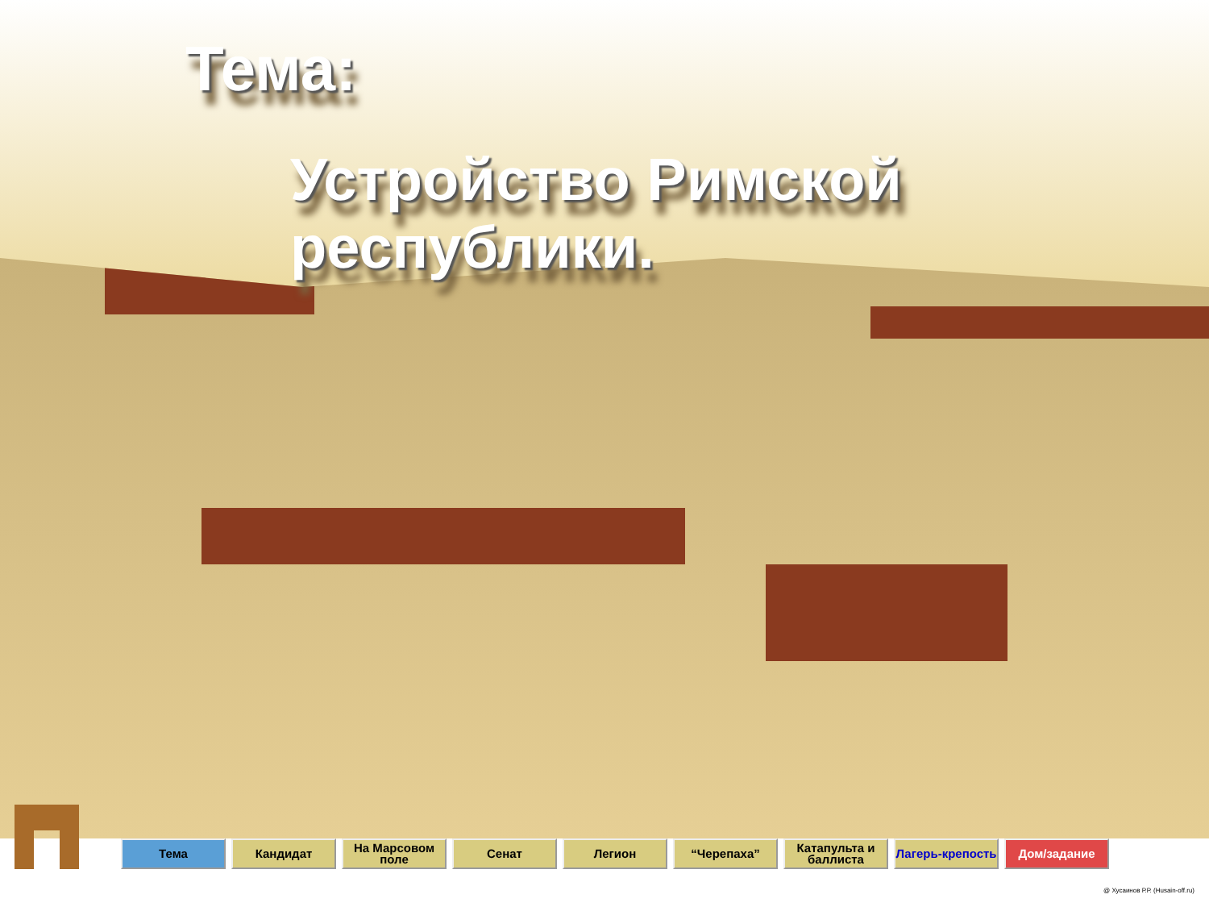Тема:
Устройство Римской
республики.
Тема Кандидат На Марсовом поле
Сенат Легион “Черепаха” Катапульта и баллиста
Лагерь-крепость
Дом/задание
@ Хусаинов Р.Р. (Husain-off.ru)